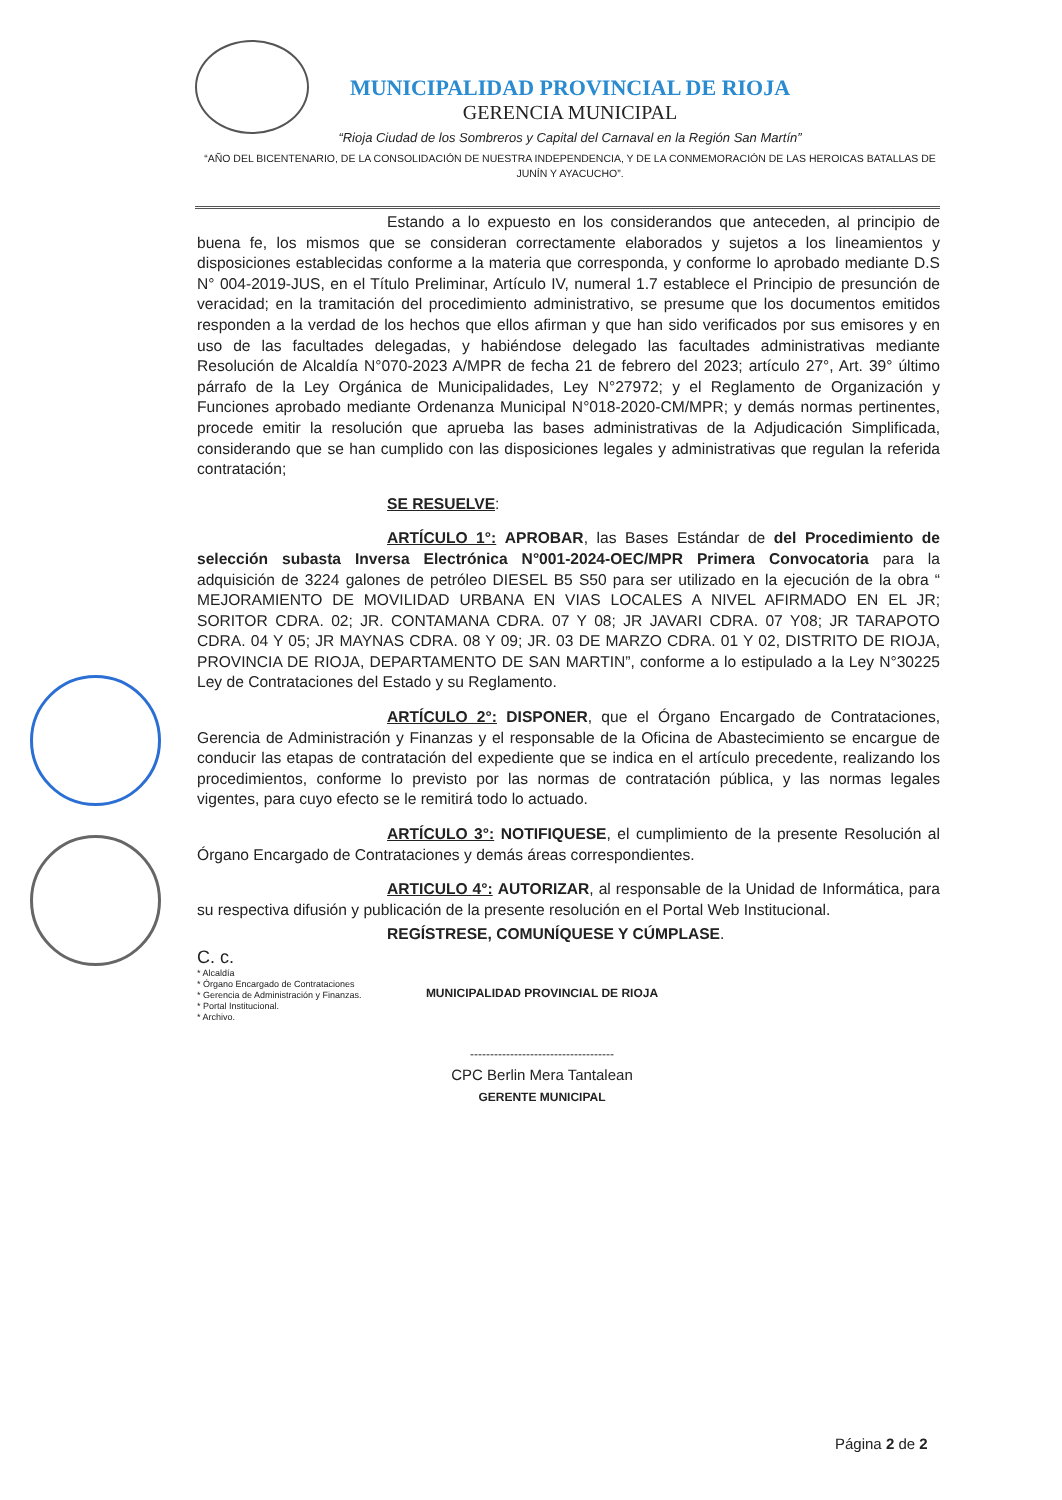MUNICIPALIDAD PROVINCIAL DE RIOJA
GERENCIA MUNICIPAL
“Rioja Ciudad de los Sombreros y Capital del Carnaval en la Región San Martín”
“AÑO DEL BICENTENARIO, DE LA CONSOLIDACIÓN DE NUESTRA INDEPENDENCIA, Y DE LA CONMEMORACIÓN DE LAS HEROICAS BATALLAS DE JUNÍN Y AYACUCHO”.
Estando a lo expuesto en los considerandos que anteceden, al principio de buena fe, los mismos que se consideran correctamente elaborados y sujetos a los lineamientos y disposiciones establecidas conforme a la materia que corresponda, y conforme lo aprobado mediante D.S N° 004-2019-JUS, en el Título Preliminar, Artículo IV, numeral 1.7 establece el Principio de presunción de veracidad; en la tramitación del procedimiento administrativo, se presume que los documentos emitidos responden a la verdad de los hechos que ellos afirman y que han sido verificados por sus emisores y en uso de las facultades delegadas, y habiéndose delegado las facultades administrativas mediante Resolución de Alcaldía N°070-2023 A/MPR de fecha 21 de febrero del 2023; artículo 27°, Art. 39° último párrafo de la Ley Orgánica de Municipalidades, Ley N°27972; y el Reglamento de Organización y Funciones aprobado mediante Ordenanza Municipal N°018-2020-CM/MPR; y demás normas pertinentes, procede emitir la resolución que aprueba las bases administrativas de la Adjudicación Simplificada, considerando que se han cumplido con las disposiciones legales y administrativas que regulan la referida contratación;
SE RESUELVE:
ARTÍCULO 1°: APROBAR, las Bases Estándar de del Procedimiento de selección subasta Inversa Electrónica N°001-2024-OEC/MPR Primera Convocatoria para la adquisición de 3224 galones de petróleo DIESEL B5 S50 para ser utilizado en la ejecución de la obra “ MEJORAMIENTO DE MOVILIDAD URBANA EN VIAS LOCALES A NIVEL AFIRMADO EN EL JR; SORITOR CDRA. 02; JR. CONTAMANA CDRA. 07 Y 08; JR JAVARI CDRA. 07 Y08; JR TARAPOTO CDRA. 04 Y 05; JR MAYNAS CDRA. 08 Y 09; JR. 03 DE MARZO CDRA. 01 Y 02, DISTRITO DE RIOJA, PROVINCIA DE RIOJA, DEPARTAMENTO DE SAN MARTIN”, conforme a lo estipulado a la Ley N°30225 Ley de Contrataciones del Estado y su Reglamento.
ARTÍCULO 2°: DISPONER, que el Órgano Encargado de Contrataciones, Gerencia de Administración y Finanzas y el responsable de la Oficina de Abastecimiento se encargue de conducir las etapas de contratación del expediente que se indica en el artículo precedente, realizando los procedimientos, conforme lo previsto por las normas de contratación pública, y las normas legales vigentes, para cuyo efecto se le remitirá todo lo actuado.
ARTÍCULO 3°: NOTIFIQUESE, el cumplimiento de la presente Resolución al Órgano Encargado de Contrataciones y demás áreas correspondientes.
ARTICULO 4°: AUTORIZAR, al responsable de la Unidad de Informática, para su respectiva difusión y publicación de la presente resolución en el Portal Web Institucional.
REGÍSTRESE, COMUNÍQUESE Y CÚMPLASE.
C. c.
* Alcaldía
* Órgano Encargado de Contrataciones
* Gerencia de Administración y Finanzas.
* Portal Institucional.
* Archivo.
MUNICIPALIDAD PROVINCIAL DE RIOJA
------------------------------------
CPC Berlin Mera Tantalean
GERENTE MUNICIPAL
Página 2 de 2